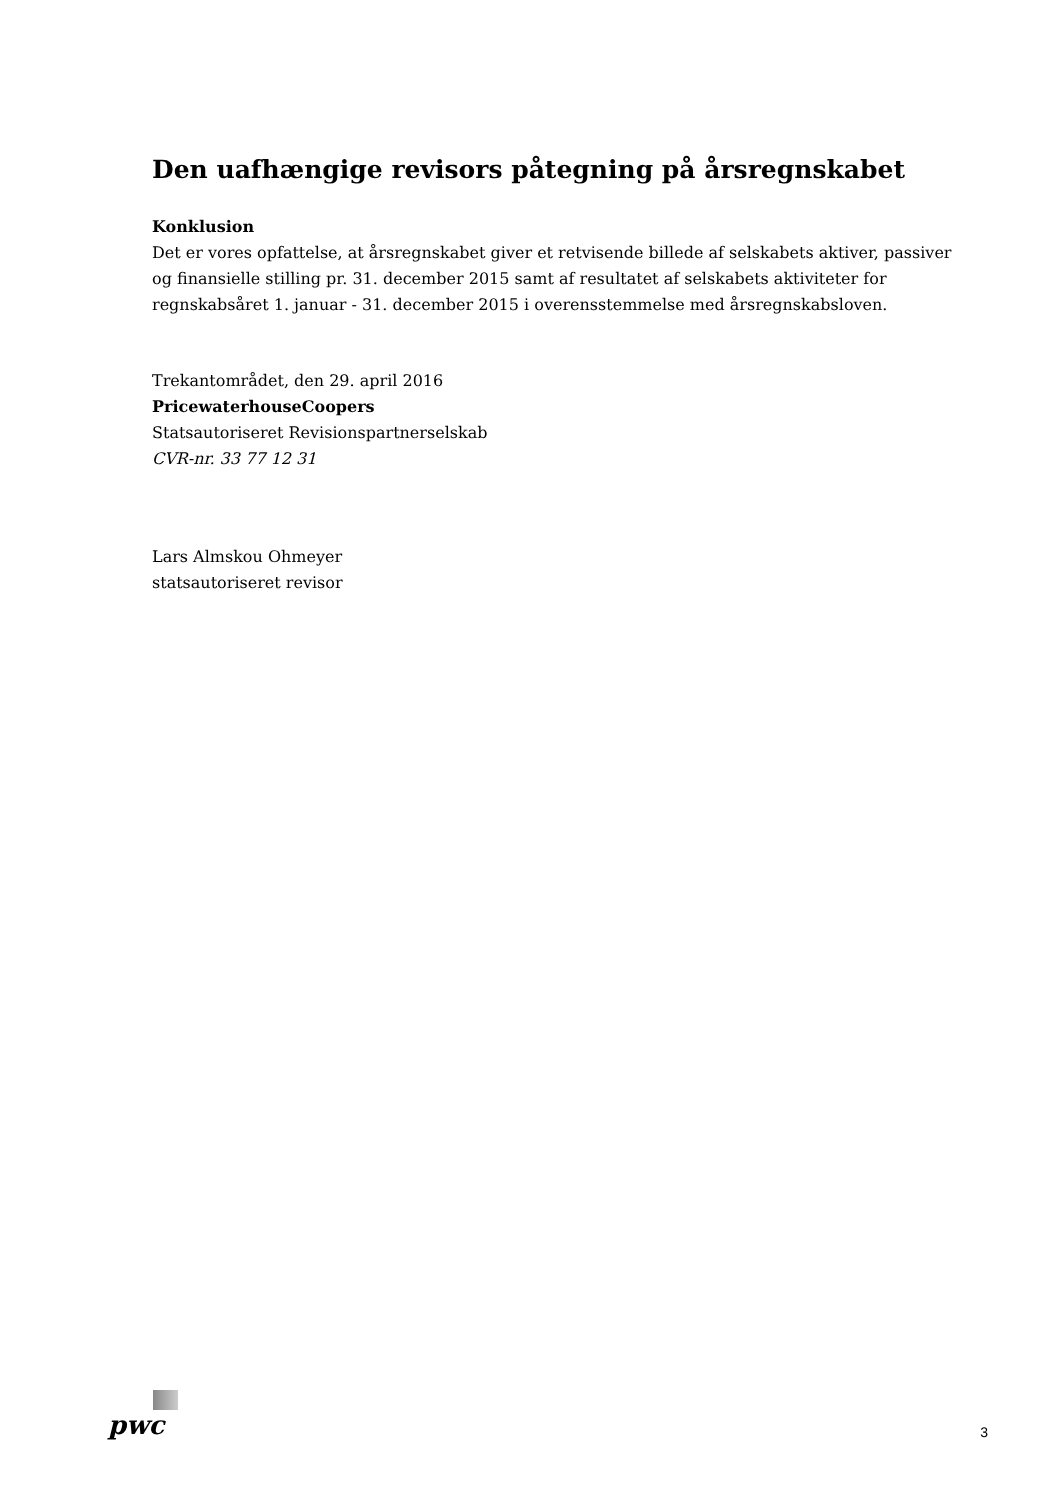Den uafhængige revisors påtegning på årsregnskabet
Konklusion
Det er vores opfattelse, at årsregnskabet giver et retvisende billede af selskabets aktiver, passiver og finansielle stilling pr. 31. december 2015 samt af resultatet af selskabets aktiviteter for regnskabsåret 1. januar - 31. december 2015 i overensstemmelse med årsregnskabsloven.
Trekantområdet, den 29. april 2016
PricewaterhouseCoopers
Statsautoriseret Revisionspartnerselskab
CVR-nr. 33 77 12 31
Lars Almskou Ohmeyer
statsautoriseret revisor
pwc
3